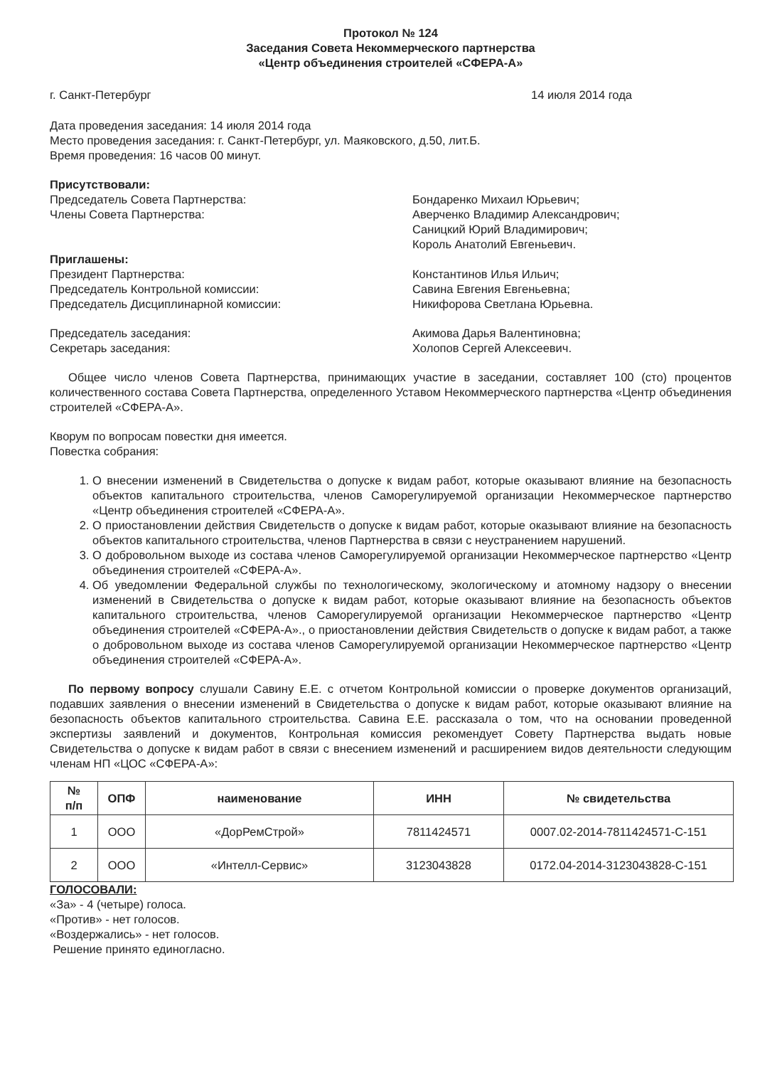Протокол № 124
Заседания Совета Некоммерческого партнерства
«Центр объединения строителей «СФЕРА-А»
г. Санкт-Петербург 14 июля 2014 года
Дата проведения заседания: 14 июля 2014 года
Место проведения заседания: г. Санкт-Петербург, ул. Маяковского, д.50, лит.Б.
Время проведения: 16 часов 00 минут.
Присутствовали:
Председатель Совета Партнерства:
Члены Совета Партнерства:
Бондаренко Михаил Юрьевич;
Аверченко Владимир Александрович;
Саницкий Юрий Владимирович;
Король Анатолий Евгеньевич.
Приглашены:
Президент Партнерства:
Председатель Контрольной комиссии:
Председатель Дисциплинарной комиссии:
Константинов Илья Ильич;
Савина Евгения Евгеньевна;
Никифорова Светлана Юрьевна.
Председатель заседания:
Секретарь заседания:
Акимова Дарья Валентиновна;
Холопов Сергей Алексеевич.
Общее число членов Совета Партнерства, принимающих участие в заседании, составляет 100 (сто) процентов количественного состава Совета Партнерства, определенного Уставом Некоммерческого партнерства «Центр объединения строителей «СФЕРА-А».
Кворум по вопросам повестки дня имеется.
Повестка собрания:
1. О внесении изменений в Свидетельства о допуске к видам работ, которые оказывают влияние на безопасность объектов капитального строительства, членов Саморегулируемой организации Некоммерческое партнерство «Центр объединения строителей «СФЕРА-А».
2. О приостановлении действия Свидетельств о допуске к видам работ, которые оказывают влияние на безопасность объектов капитального строительства, членов Партнерства в связи с неустранением нарушений.
3. О добровольном выходе из состава членов Саморегулируемой организации Некоммерческое партнерство «Центр объединения строителей «СФЕРА-А».
4. Об уведомлении Федеральной службы по технологическому, экологическому и атомному надзору о внесении изменений в Свидетельства о допуске к видам работ, которые оказывают влияние на безопасность объектов капитального строительства, членов Саморегулируемой организации Некоммерческое партнерство «Центр объединения строителей «СФЕРА-А»., о приостановлении действия Свидетельств о допуске к видам работ, а также о добровольном выходе из состава членов Саморегулируемой организации Некоммерческое партнерство «Центр объединения строителей «СФЕРА-А».
По первому вопросу слушали Савину Е.Е. с отчетом Контрольной комиссии о проверке документов организаций, подавших заявления о внесении изменений в Свидетельства о допуске к видам работ, которые оказывают влияние на безопасность объектов капитального строительства. Савина Е.Е. рассказала о том, что на основании проведенной экспертизы заявлений и документов, Контрольная комиссия рекомендует Совету Партнерства выдать новые Свидетельства о допуске к видам работ в связи с внесением изменений и расширением видов деятельности следующим членам НП «ЦОС «СФЕРА-А»:
| № п/п | ОПФ | наименование | ИНН | № свидетельства |
| --- | --- | --- | --- | --- |
| 1 | ООО | «ДорРемСтрой» | 7811424571 | 0007.02-2014-7811424571-С-151 |
| 2 | ООО | «Интелл-Сервис» | 3123043828 | 0172.04-2014-3123043828-С-151 |
ГОЛОСОВАЛИ:
«За» - 4 (четыре) голоса.
«Против» - нет голосов.
«Воздержались» - нет голосов.
Решение принято единогласно.